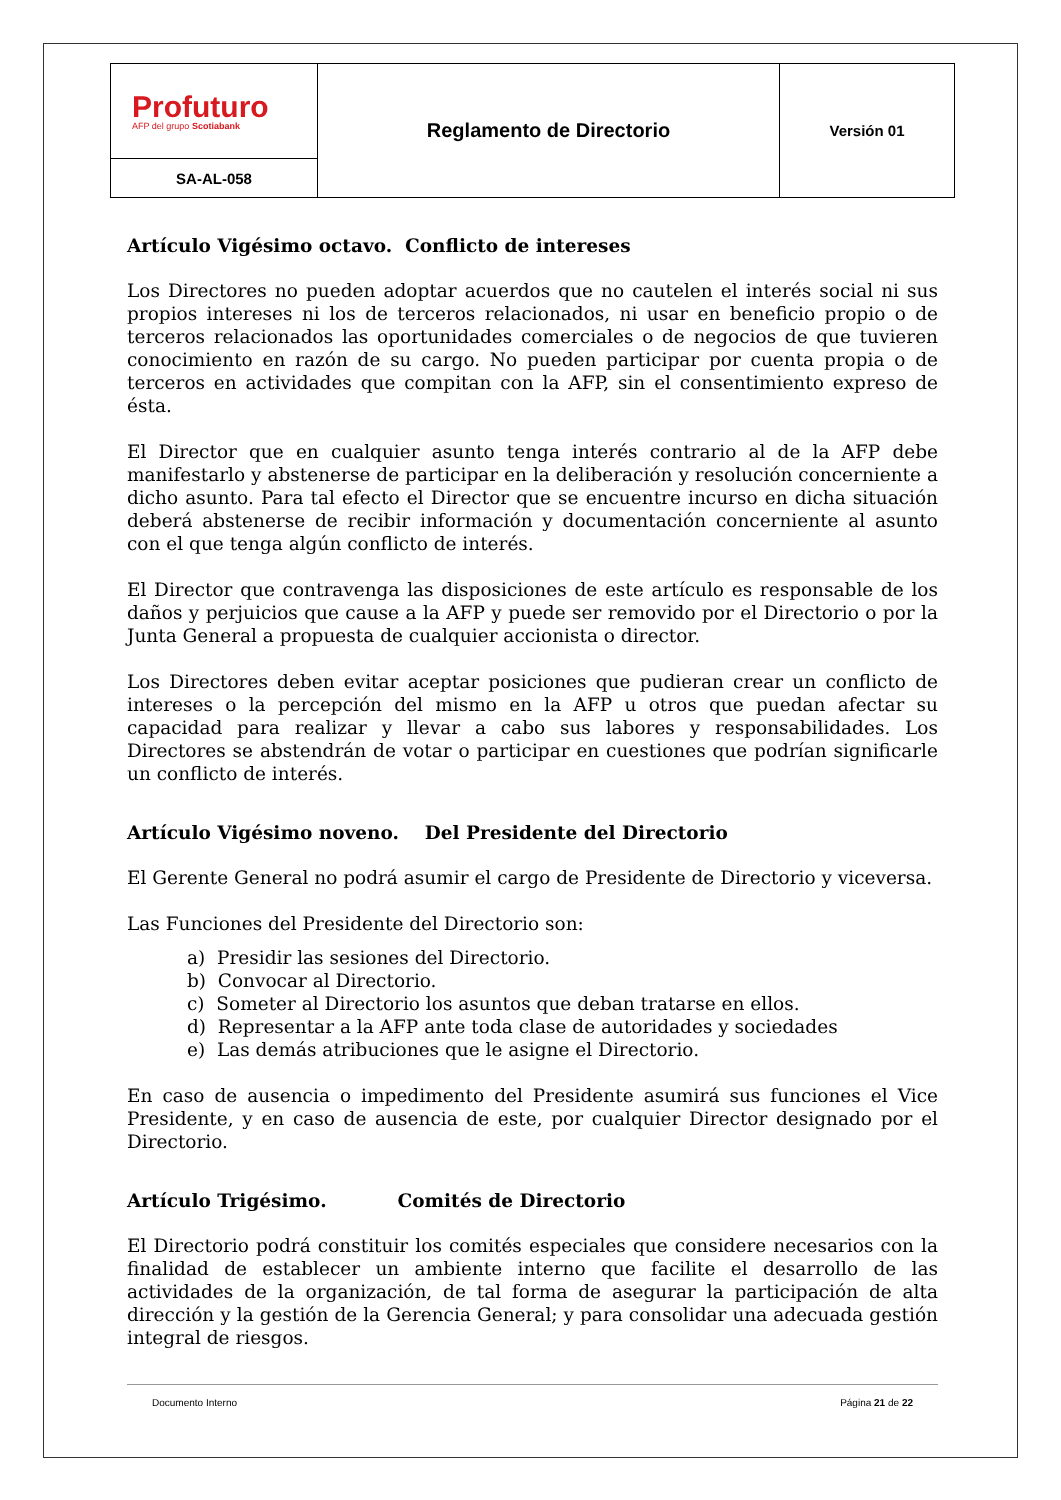| Profuturo AFP del grupo Scotiabank | Reglamento de Directorio | Versión 01 |
| SA-AL-058 | | |
Artículo Vigésimo octavo. Conflicto de intereses
Los Directores no pueden adoptar acuerdos que no cautelen el interés social ni sus propios intereses ni los de terceros relacionados, ni usar en beneficio propio o de terceros relacionados las oportunidades comerciales o de negocios de que tuvieren conocimiento en razón de su cargo. No pueden participar por cuenta propia o de terceros en actividades que compitan con la AFP, sin el consentimiento expreso de ésta.
El Director que en cualquier asunto tenga interés contrario al de la AFP debe manifestarlo y abstenerse de participar en la deliberación y resolución concerniente a dicho asunto. Para tal efecto el Director que se encuentre incurso en dicha situación deberá abstenerse de recibir información y documentación concerniente al asunto con el que tenga algún conflicto de interés.
El Director que contravenga las disposiciones de este artículo es responsable de los daños y perjuicios que cause a la AFP y puede ser removido por el Directorio o por la Junta General a propuesta de cualquier accionista o director.
Los Directores deben evitar aceptar posiciones que pudieran crear un conflicto de intereses o la percepción del mismo en la AFP u otros que puedan afectar su capacidad para realizar y llevar a cabo sus labores y responsabilidades. Los Directores se abstendrán de votar o participar en cuestiones que podrían significarle un conflicto de interés.
Artículo Vigésimo noveno. Del Presidente del Directorio
El Gerente General no podrá asumir el cargo de Presidente de Directorio y viceversa.
Las Funciones del Presidente del Directorio son:
a) Presidir las sesiones del Directorio.
b) Convocar al Directorio.
c) Someter al Directorio los asuntos que deban tratarse en ellos.
d) Representar a la AFP ante toda clase de autoridades y sociedades
e) Las demás atribuciones que le asigne el Directorio.
En caso de ausencia o impedimento del Presidente asumirá sus funciones el Vice Presidente, y en caso de ausencia de este, por cualquier Director designado por el Directorio.
Artículo Trigésimo. Comités de Directorio
El Directorio podrá constituir los comités especiales que considere necesarios con la finalidad de establecer un ambiente interno que facilite el desarrollo de las actividades de la organización, de tal forma de asegurar la participación de alta dirección y la gestión de la Gerencia General; y para consolidar una adecuada gestión integral de riesgos.
Documento Interno Página 21 de 22